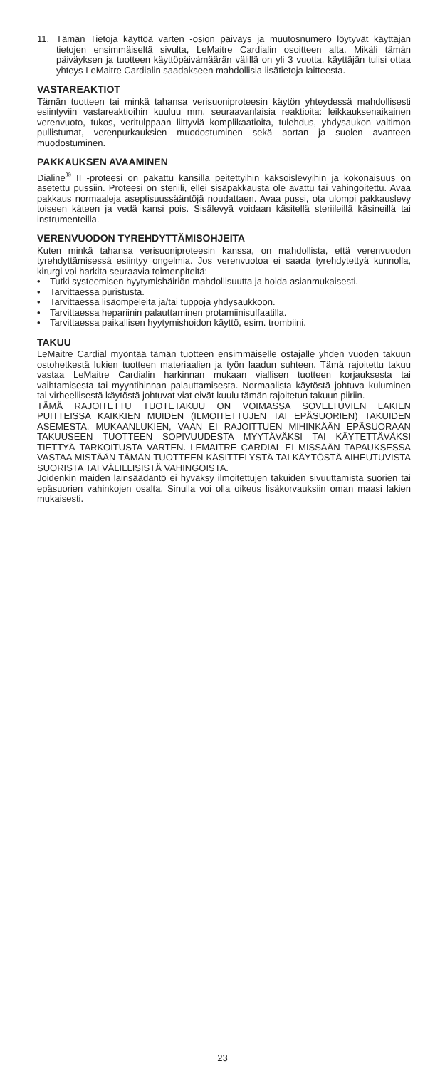11. Tämän Tietoja käyttöä varten -osion päiväys ja muutosnumero löytyvät käyttäjän tietojen ensimmäiseltä sivulta, LeMaitre Cardialin osoitteen alta. Mikäli tämän päiväyksen ja tuotteen käyttöpäivämäärän välillä on yli 3 vuotta, käyttäjän tulisi ottaa yhteys LeMaitre Cardialin saadakseen mahdollisia lisätietoja laitteesta.
VASTAREAKTIOT
Tämän tuotteen tai minkä tahansa verisuoniproteesin käytön yhteydessä mahdollisesti esiintyviin vastareaktioihin kuuluu mm. seuraavanlaisia reaktioita: leikkauksenaikainen verenvuoto, tukos, veritulppaan liittyviä komplikaatioita, tulehdus, yhdysaukon valtimon pullistumat, verenpurkauksien muodostuminen sekä aortan ja suolen avanteen muodostuminen.
PAKKAUKSEN AVAAMINEN
Dialine<sup>®</sup> II -proteesi on pakattu kansilla peitettyihin kaksoislevyihin ja kokonaisuus on asetettu pussiin. Proteesi on steriili, ellei sisäpakkausta ole avattu tai vahingoitettu. Avaa pakkaus normaaleja aseptisuussääntöjä noudattaen. Avaa pussi, ota ulompi pakkauslevy toiseen käteen ja vedä kansi pois. Sisälevyä voidaan käsitellä steriileillä käsineillä tai instrumenteilla.
VERENVUODON TYREHDYTTÄMISOHJEITA
Kuten minkä tahansa verisuoniproteesin kanssa, on mahdollista, että verenvuodon tyrehdyttämisessä esiintyy ongelmia. Jos verenvuotoa ei saada tyrehdytettyä kunnolla, kirurgi voi harkita seuraavia toimenpiteitä:
• Tutki systeemisen hyytymishäiriön mahdollisuutta ja hoida asianmukaisesti.
• Tarvittaessa puristusta.
• Tarvittaessa lisäompeleita ja/tai tuppoja yhdysaukkoon.
• Tarvittaessa hepariinin palauttaminen protamiinisulfaatilla.
• Tarvittaessa paikallisen hyytymishoidon käyttö, esim. trombiini.
TAKUU
LeMaitre Cardial myöntää tämän tuotteen ensimmäiselle ostajalle yhden vuoden takuun ostohetkestä lukien tuotteen materiaalien ja työn laadun suhteen. Tämä rajoitettu takuu vastaa LeMaitre Cardialin harkinnan mukaan viallisen tuotteen korjauksesta tai vaihtamisesta tai myyntihinnan palauttamisesta. Normaalista käytöstä johtuva kuluminen tai virheellisestä käytöstä johtuvat viat eivät kuulu tämän rajoitetun takuun piiriin.
TÄMÄ RAJOITETTU TUOTETAKUU ON VOIMASSA SOVELTUVIEN LAKIEN PUITTEISSA KAIKKIEN MUIDEN (ILMOITETTUJEN TAI EPÄSUORIEN) TAKUIDEN ASEMESTA, MUKAANLUKIEN, VAAN EI RAJOITTUEN MIHINKÄÄN EPÄSUORAAN TAKUUSEEN TUOTTEEN SOPIVUUDESTA MYYTÄVÄKSI TAI KÄYTETTÄVÄKSI TIETTYÄ TARKOITUSTA VARTEN. LEMAITRE CARDIAL EI MISSÄÄN TAPAUKSESSA VASTAA MISTÄÄN TÄMÄN TUOTTEEN KÄSITTELYSTÄ TAI KÄYTÖSTÄ AIHEUTUVISTA SUORISTA TAI VÄLILLISISTÄ VAHINGOISTA.
Joidenkin maiden lainsäädäntö ei hyväksy ilmoitettujen takuiden sivuuttamista suorien tai epäsuorien vahinkojen osalta. Sinulla voi olla oikeus lisäkorvauksiin oman maasi lakien mukaisesti.
23